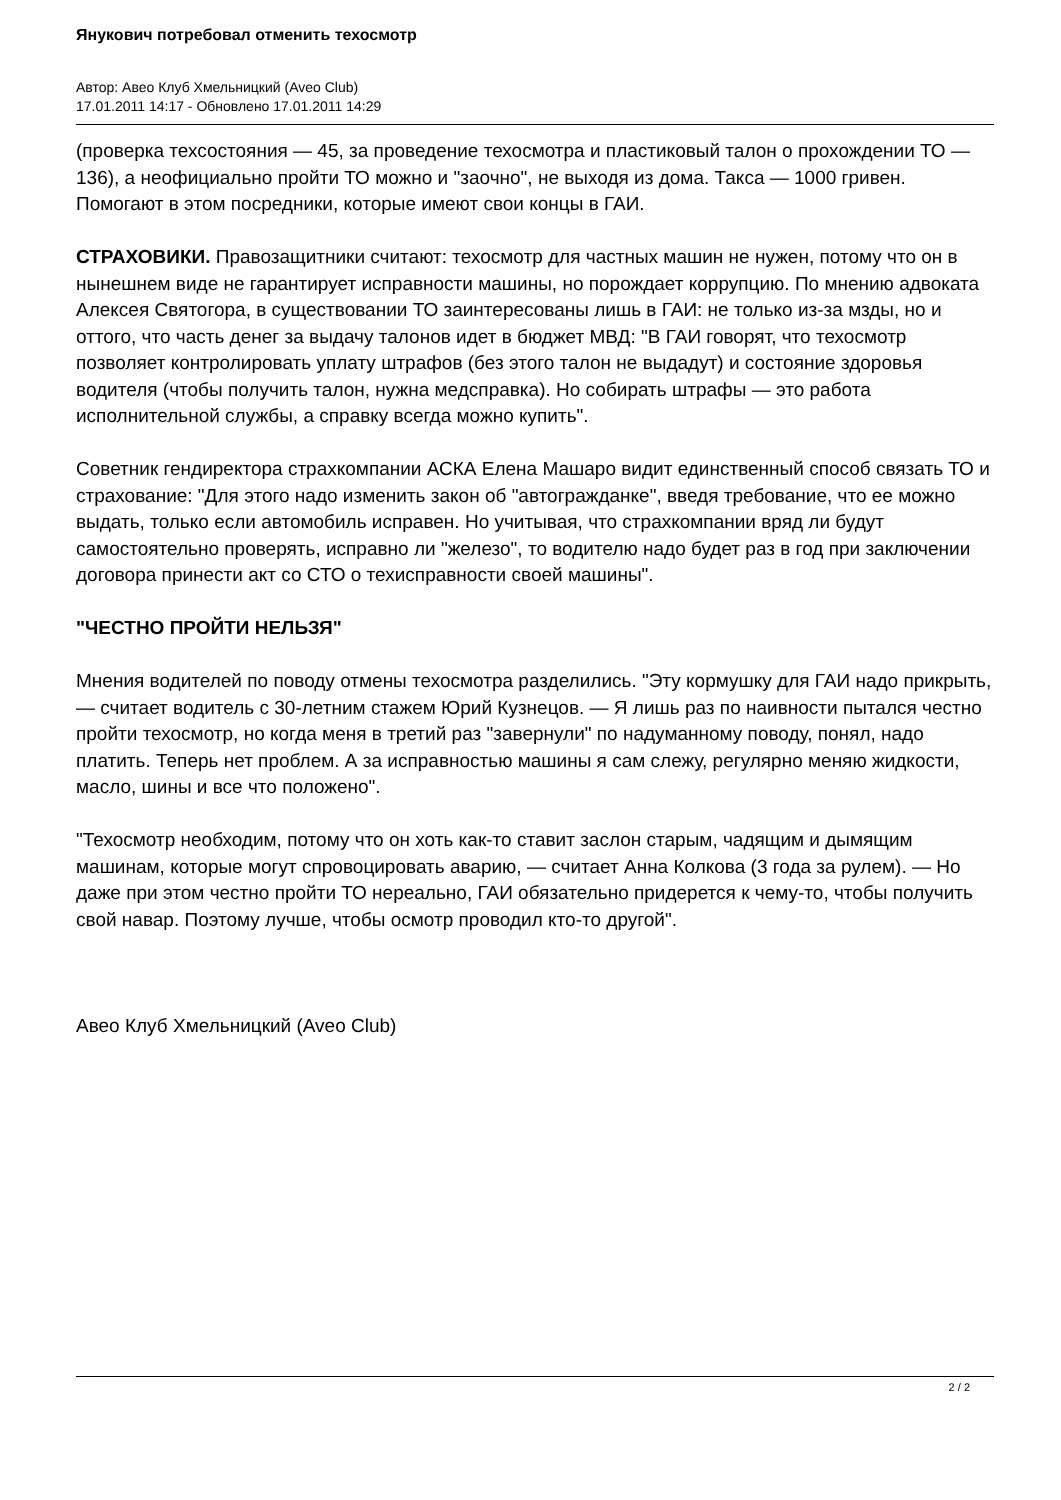Янукович потребовал отменить техосмотр
Автор: Авео Клуб Хмельницкий (Aveo Club)
17.01.2011 14:17 - Обновлено 17.01.2011 14:29
(проверка техсостояния — 45, за проведение техосмотра и пластиковый талон о прохождении ТО — 136), а неофициально пройти ТО можно и "заочно", не выходя из дома. Такса — 1000 гривен. Помогают в этом посредники, которые имеют свои концы в ГАИ.
СТРАХОВИКИ. Правозащитники считают: техосмотр для частных машин не нужен, потому что он в нынешнем виде не гарантирует исправности машины, но порождает коррупцию. По мнению адвоката Алексея Святогора, в существовании ТО заинтересованы лишь в ГАИ: не только из-за мзды, но и оттого, что часть денег за выдачу талонов идет в бюджет МВД: "В ГАИ говорят, что техосмотр позволяет контролировать уплату штрафов (без этого талон не выдадут) и состояние здоровья водителя (чтобы получить талон, нужна медсправка). Но собирать штрафы — это работа исполнительной службы, а справку всегда можно купить".
Советник гендиректора страхкомпании АСКА Елена Машаро видит единственный способ связать ТО и страхование: "Для этого надо изменить закон об "автогражданке", введя требование, что ее можно выдать, только если автомобиль исправен. Но учитывая, что страхкомпании вряд ли будут самостоятельно проверять, исправно ли "железо", то водителю надо будет раз в год при заключении договора принести акт со СТО о техисправности своей машины".
"ЧЕСТНО ПРОЙТИ НЕЛЬЗЯ"
Мнения водителей по поводу отмены техосмотра разделились. "Эту кормушку для ГАИ надо прикрыть, — считает водитель с 30-летним стажем Юрий Кузнецов. — Я лишь раз по наивности пытался честно пройти техосмотр, но когда меня в третий раз "завернули" по надуманному поводу, понял, надо платить. Теперь нет проблем. А за исправностью машины я сам слежу, регулярно меняю жидкости, масло, шины и все что положено".
"Техосмотр необходим, потому что он хоть как-то ставит заслон старым, чадящим и дымящим машинам, которые могут спровоцировать аварию, — считает Анна Колкова (3 года за рулем). — Но даже при этом честно пройти ТО нереально, ГАИ обязательно придерется к чему-то, чтобы получить свой навар. Поэтому лучше, чтобы осмотр проводил кто-то другой".
Авео Клуб Хмельницкий (Aveo Club)
2 / 2